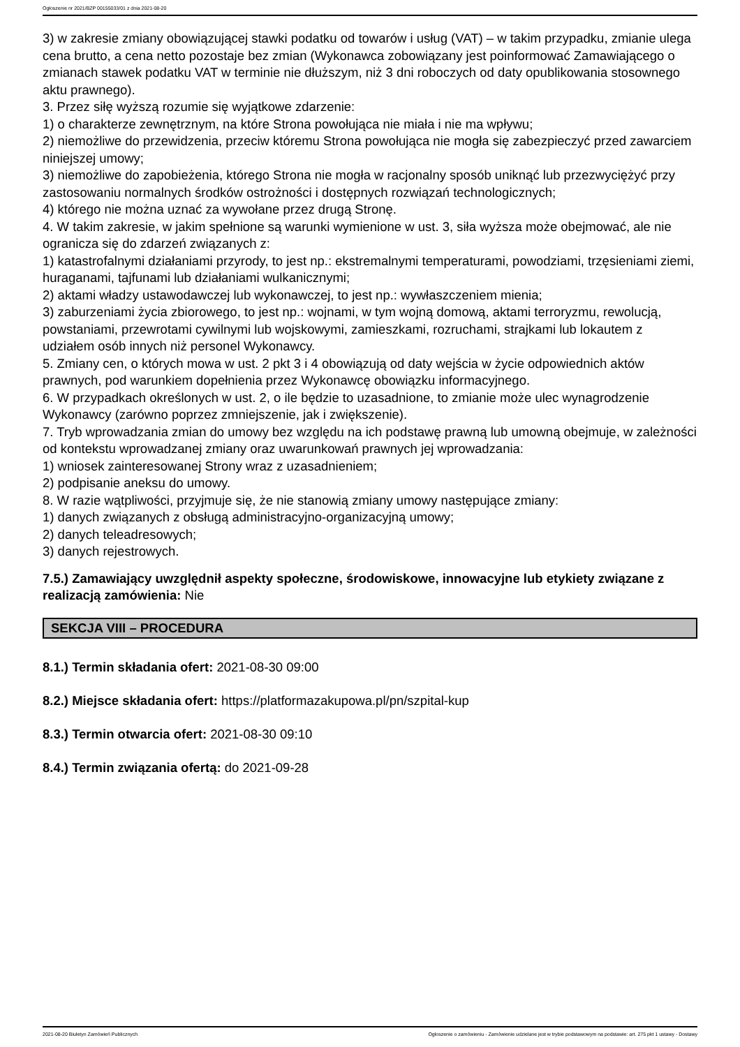Ogłoszenie nr 2021/BZP 00155033/01 z dnia 2021-08-20
3) w zakresie zmiany obowiązującej stawki podatku od towarów i usług (VAT) – w takim przypadku, zmianie ulega cena brutto, a cena netto pozostaje bez zmian (Wykonawca zobowiązany jest poinformować Zamawiającego o zmianach stawek podatku VAT w terminie nie dłuższym, niż 3 dni roboczych od daty opublikowania stosownego aktu prawnego).
3. Przez siłę wyższą rozumie się wyjątkowe zdarzenie:
1) o charakterze zewnętrznym, na które Strona powołująca nie miała i nie ma wpływu;
2) niemożliwe do przewidzenia, przeciw któremu Strona powołująca nie mogła się zabezpieczyć przed zawarciem niniejszej umowy;
3) niemożliwe do zapobieżenia, którego Strona nie mogła w racjonalny sposób uniknąć lub przezwyciężyć przy zastosowaniu normalnych środków ostrożności i dostępnych rozwiązań technologicznych;
4) którego nie można uznać za wywołane przez drugą Stronę.
4. W takim zakresie, w jakim spełnione są warunki wymienione w ust. 3, siła wyższa może obejmować, ale nie ogranicza się do zdarzeń związanych z:
1) katastrofalnymi działaniami przyrody, to jest np.: ekstremalnymi temperaturami, powodziami, trzęsieniami ziemi, huraganami, tajfunami lub działaniami wulkanicznymi;
2) aktami władzy ustawodawczej lub wykonawczej, to jest np.: wywłaszczeniem mienia;
3) zaburzeniami życia zbiorowego, to jest np.: wojnami, w tym wojną domową, aktami terroryzmu, rewolucją, powstaniami, przewrotami cywilnymi lub wojskowymi, zamieszkami, rozruchami, strajkami lub lokautem z udziałem osób innych niż personel Wykonawcy.
5. Zmiany cen, o których mowa w ust. 2 pkt 3 i 4 obowiązują od daty wejścia w życie odpowiednich aktów prawnych, pod warunkiem dopełnienia przez Wykonawcę obowiązku informacyjnego.
6. W przypadkach określonych w ust. 2, o ile będzie to uzasadnione, to zmianie może ulec wynagrodzenie Wykonawcy (zarówno poprzez zmniejszenie, jak i zwiększenie).
7. Tryb wprowadzania zmian do umowy bez względu na ich podstawę prawną lub umowną obejmuje, w zależności od kontekstu wprowadzanej zmiany oraz uwarunkowań prawnych jej wprowadzania:
1) wniosek zainteresowanej Strony wraz z uzasadnieniem;
2) podpisanie aneksu do umowy.
8. W razie wątpliwości, przyjmuje się, że nie stanowią zmiany umowy następujące zmiany:
1) danych związanych z obsługą administracyjno-organizacyjną umowy;
2) danych teleadresowych;
3) danych rejestrowych.
7.5.) Zamawiający uwzględnił aspekty społeczne, środowiskowe, innowacyjne lub etykiety związane z realizacją zamówienia: Nie
SEKCJA VIII – PROCEDURA
8.1.) Termin składania ofert: 2021-08-30 09:00
8.2.) Miejsce składania ofert: https://platformazakupowa.pl/pn/szpital-kup
8.3.) Termin otwarcia ofert: 2021-08-30 09:10
8.4.) Termin związania ofertą: do 2021-09-28
2021-08-20 Biuletyn Zamówień Publicznych Ogłoszenie o zamówieniu - Zamówienie udzielane jest w trybie podstawowym na podstawie: art. 275 pkt 1 ustawy - Dostawy